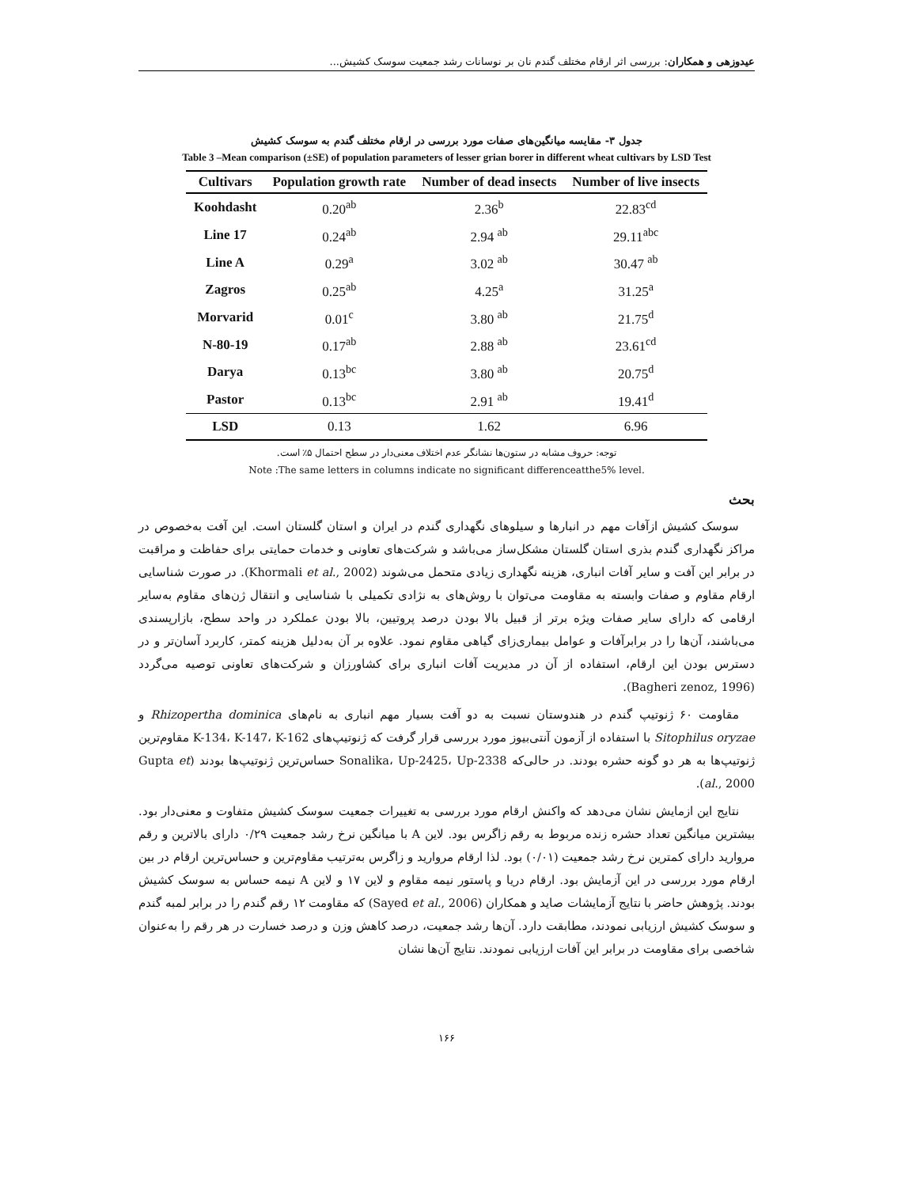عیدوزهی و همکاران: بررسی اثر ارقام مختلف گندم نان بر نوسانات رشد جمعیت سوسک کشیش...
جدول ۳- مقایسه میانگین‌های صفات مورد بررسی در ارقام مختلف گندم به سوسک کشیش
Table 3 –Mean comparison (±SE) of population parameters of lesser grian borer in different wheat cultivars by LSD Test
| Cultivars | Population growth rate | Number of dead insects | Number of live insects |
| --- | --- | --- | --- |
| Koohdasht | 0.20<sup>ab</sup> | 2.36<sup>b</sup> | 22.83<sup>cd</sup> |
| Line 17 | 0.24<sup>ab</sup> | 2.94 <sup>ab</sup> | 29.11<sup>abc</sup> |
| Line A | 0.29<sup>a</sup> | 3.02 <sup>ab</sup> | 30.47 <sup>ab</sup> |
| Zagros | 0.25<sup>ab</sup> | 4.25<sup>a</sup> | 31.25<sup>a</sup> |
| Morvarid | 0.01<sup>c</sup> | 3.80 <sup>ab</sup> | 21.75<sup>d</sup> |
| N-80-19 | 0.17<sup>ab</sup> | 2.88 <sup>ab</sup> | 23.61<sup>cd</sup> |
| Darya | 0.13<sup>bc</sup> | 3.80 <sup>ab</sup> | 20.75<sup>d</sup> |
| Pastor | 0.13<sup>bc</sup> | 2.91 <sup>ab</sup> | 19.41<sup>d</sup> |
| LSD | 0.13 | 1.62 | 6.96 |
توجه: حروف مشابه در ستون‌ها نشانگر عدم اختلاف معنی‌دار در سطح احتمال ۵٪ است.
Note :The same letters in columns indicate no significant differenceatthe5% level.
بحث
سوسک کشیش ازآفات مهم در انبارها و سیلوهای نگهداری گندم در ایران و استان گلستان است. این آفت به‌خصوص در مراکز نگهداری گندم بذری استان گلستان مشکل‌ساز می‌باشد و شرکت‌های تعاونی و خدمات حمایتی برای حفاظت و مراقبت در برابر این آفت و سایر آفات انباری، هزینه نگهداری زیادی متحمل می‌شوند (Khormali et al., 2002). در صورت شناسایی ارقام مقاوم و صفات وابسته به مقاومت می‌توان با روش‌های به نژادی تکمیلی با شناسایی و انتقال ژن‌های مقاوم به‌سایر ارقامی که دارای سایر صفات ویژه برتر از قبیل بالا بودن درصد پروتیین، بالا بودن عملکرد در واحد سطح، بازارپسندی می‌باشند، آن‌ها را در برابرآفات و عوامل بیماری‌زای گیاهی مقاوم نمود. علاوه بر آن به‌دلیل هزینه کمتر، کاربرد آسان‌تر و در دسترس بودن این ارقام، استفاده از آن در مدیریت آفات انباری برای کشاورزان و شرکت‌های تعاونی توصیه می‌گردد (Bagheri zenoz, 1996).
مقاومت ۶۰ ژنوتیپ گندم در هندوستان نسبت به دو آفت بسیار مهم انباری به نام‌های Rhizopertha dominica و Sitophilus oryzae با استفاده از آزمون آنتی‌بیوز مورد بررسی قرار گرفت که ژنوتیپ‌های K-134، K-147، K-162 مقاوم‌ترین ژنوتیپ‌ها به هر دو گونه حشره بودند. در حالی‌که Sonalika، Up-2425، Up-2338 حساس‌ترین ژنوتیپ‌ها بودند (Gupta et al., 2000).
نتایج این ازمایش نشان می‌دهد که واکنش ارقام مورد بررسی به تغییرات جمعیت سوسک کشیش متفاوت و معنی‌دار بود. بیشترین میانگین تعداد حشره زنده مربوط به رقم زاگرس بود. لاین A با میانگین نرخ رشد جمعیت ۰/۲۹ دارای بالاترین و رقم مروارید دارای کمترین نرخ رشد جمعیت (۰/۰۱) بود. لذا ارقام مروارید و زاگرس به‌ترتیب مقاوم‌ترین و حساس‌ترین ارقام در بین ارقام مورد بررسی در این آزمایش بود. ارقام دریا و پاستور نیمه مقاوم و لاین ۱۷ و لاین A نیمه حساس به سوسک کشیش بودند. پژوهش حاضر با نتایج آزمایشات صاید و همکاران (Sayed et al., 2006) که مقاومت ۱۲ رقم گندم را در برابر لمبه گندم و سوسک کشیش ارزیابی نمودند، مطابقت دارد. آن‌ها رشد جمعیت، درصد کاهش وزن و درصد خسارت در هر رقم را به‌عنوان شاخصی برای مقاومت در برابر این آفات ارزیابی نمودند. نتایج آن‌ها نشان
۱۶۶